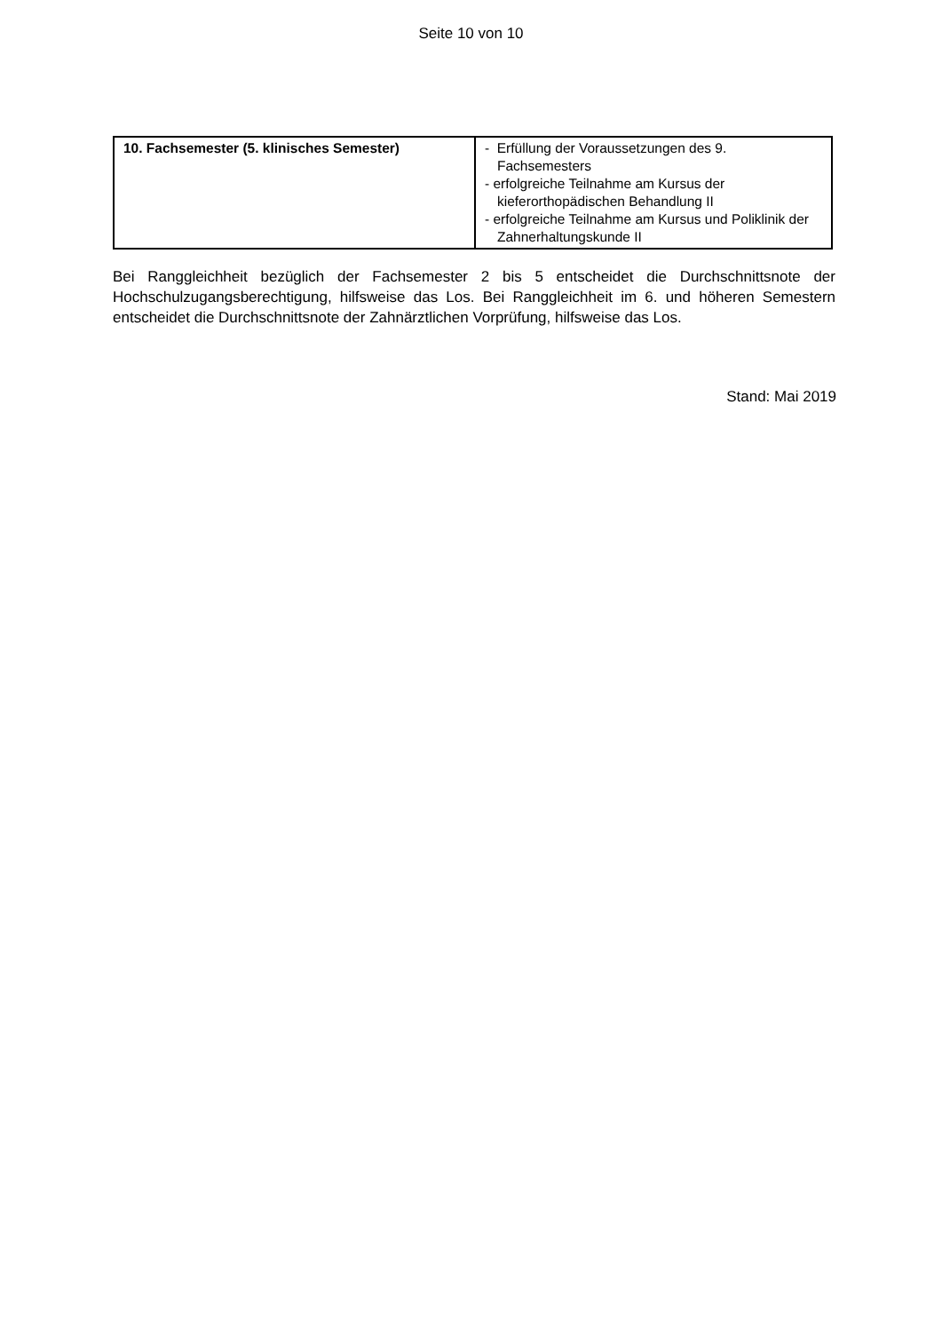Seite 10 von 10
| 10. Fachsemester (5. klinisches Semester) | - Erfüllung der Voraussetzungen des 9. Fachsemesters - erfolgreiche Teilnahme am Kursus der kieferorthopädischen Behandlung II - erfolgreiche Teilnahme am Kursus und Poliklinik der Zahnerhaltungskunde II |
Bei Ranggleichheit bezüglich der Fachsemester 2 bis 5 entscheidet die Durchschnittsnote der Hochschulzugangsberechtigung, hilfsweise das Los. Bei Ranggleichheit im 6. und höheren Semestern entscheidet die Durchschnittsnote der Zahnärztlichen Vorprüfung, hilfsweise das Los.
Stand: Mai 2019